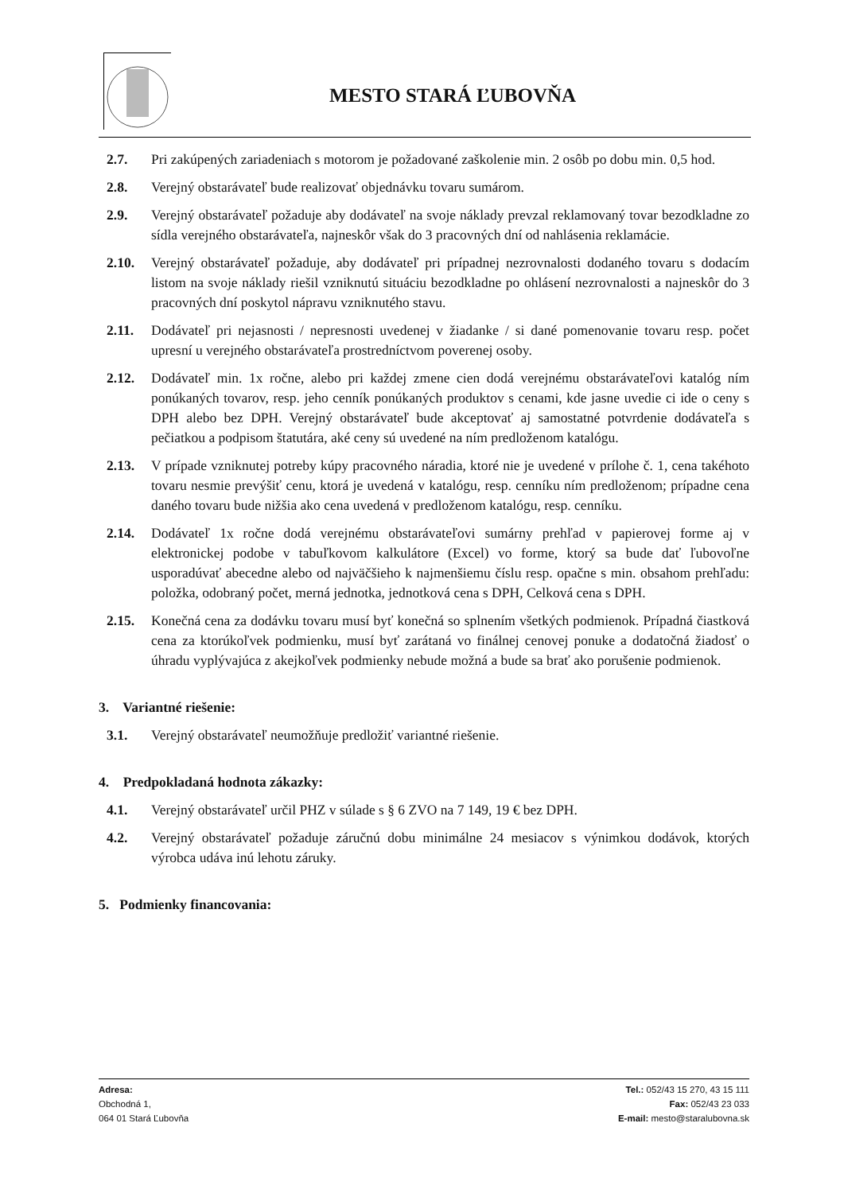MESTO STARÁ ĽUBOVŇA
2.7. Pri zakúpených zariadeniach s motorom je požadované zaškolenie min. 2 osôb po dobu min. 0,5 hod.
2.8. Verejný obstarávateľ bude realizovať objednávku tovaru sumárom.
2.9. Verejný obstarávateľ požaduje aby dodávateľ na svoje náklady prevzal reklamovaný tovar bezodkladne zo sídla verejného obstarávateľa, najneskôr však do 3 pracovných dní od nahlásenia reklamácie.
2.10. Verejný obstarávateľ požaduje, aby dodávateľ pri prípadnej nezrovnalosti dodaného tovaru s dodacím listom na svoje náklady riešil vzniknutú situáciu bezodkladne po ohlásení nezrovnalosti a najneskôr do 3 pracovných dní poskytol nápravu vzniknutého stavu.
2.11. Dodávateľ pri nejasnosti / nepresnosti uvedenej v žiadanke / si dané pomenovanie tovaru resp. počet upresní u verejného obstarávateľa prostredníctvom poverenej osoby.
2.12. Dodávateľ min. 1x ročne, alebo pri každej zmene cien dodá verejnému obstarávateľovi katalóg ním ponúkaných tovarov, resp. jeho cenník ponúkaných produktov s cenami, kde jasne uvedie ci ide o ceny s DPH alebo bez DPH. Verejný obstarávateľ bude akceptovať aj samostatné potvrdenie dodávateľa s pečiatkou a podpisom štatutára, aké ceny sú uvedené na ním predloženom katalógu.
2.13. V prípade vzniknutej potreby kúpy pracovného náradia, ktoré nie je uvedené v prílohe č. 1, cena takéhoto tovaru nesmie prevýšiť cenu, ktorá je uvedená v katalógu, resp. cenníku ním predloženom; prípadne cena daného tovaru bude nižšia ako cena uvedená v predloženom katalógu, resp. cenníku.
2.14. Dodávateľ 1x ročne dodá verejnému obstarávateľovi sumárny prehľad v papierovej forme aj v elektronickej podobe v tabuľkovom kalkulátore (Excel) vo forme, ktorý sa bude dať ľubovoľne usporadúvať abecedne alebo od najväčšieho k najmenšiemu číslu resp. opačne s min. obsahom prehľadu: položka, odobraný počet, merná jednotka, jednotková cena s DPH, Celková cena s DPH.
2.15. Konečná cena za dodávku tovaru musí byť konečná so splnením všetkých podmienok. Prípadná čiastková cena za ktorúkoľvek podmienku, musí byť zarátaná vo finálnej cenovej ponuke a dodatočná žiadosť o úhradu vyplývajúca z akejkoľvek podmienky nebude možná a bude sa brať ako porušenie podmienok.
3. Variantné riešenie:
3.1. Verejný obstarávateľ neumožňuje predložiť variantné riešenie.
4. Predpokladaná hodnota zákazky:
4.1. Verejný obstarávateľ určil PHZ v súlade s § 6 ZVO na 7 149, 19 € bez DPH.
4.2. Verejný obstarávateľ požaduje záručnú dobu minimálne 24 mesiacov s výnimkou dodávok, ktorých výrobca udáva inú lehotu záruky.
5. Podmienky financovania:
Adresa:
Obchodná 1,
064 01 Stará Ľubovňa
Tel.: 052/43 15 270, 43 15 111
Fax: 052/43 23 033
E-mail: mesto@staralubovna.sk